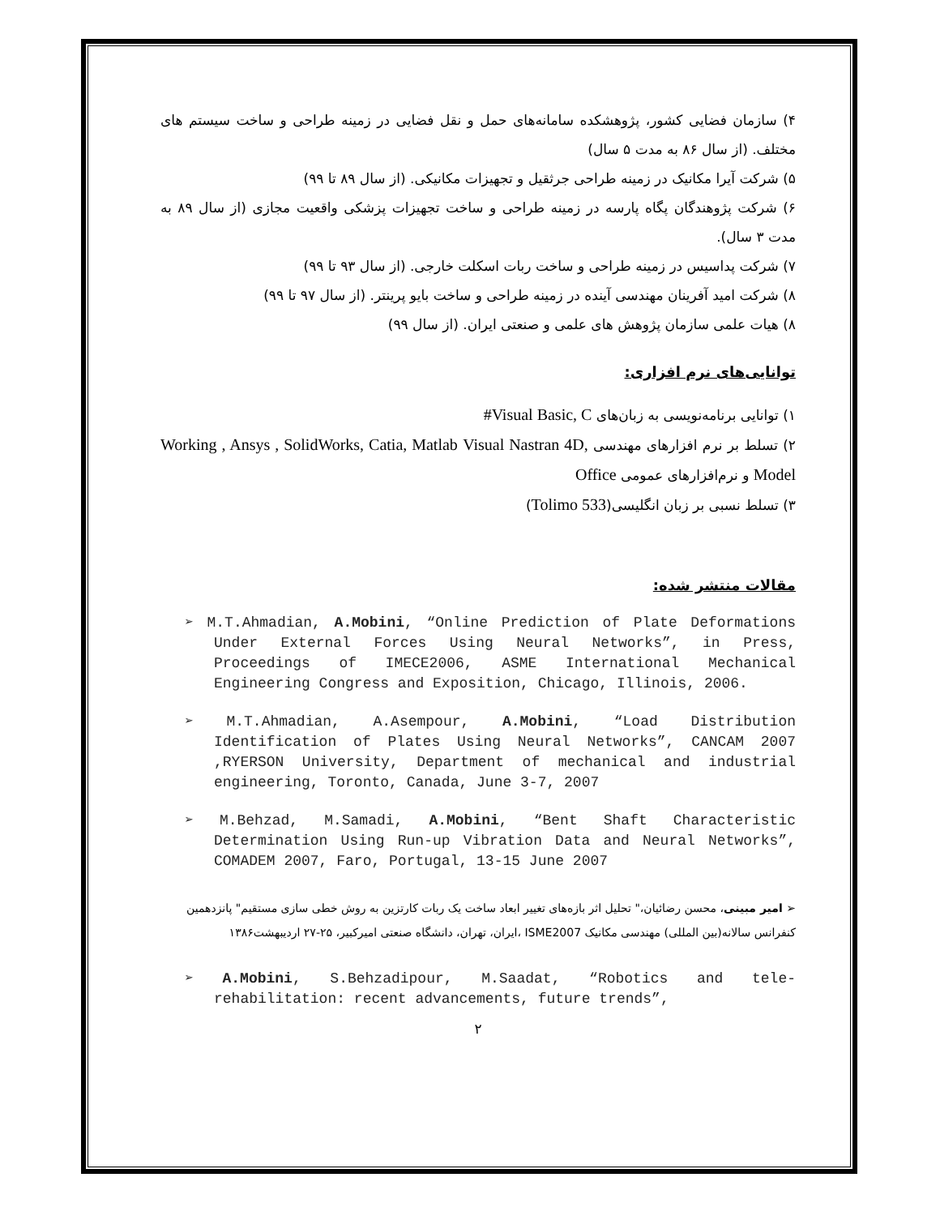۴) سازمان فضایی کشور، پژوهشکده سامانه‌های حمل و نقل فضایی در زمینه طراحی و ساخت سیستم های مختلف. (از سال ۸۶ به مدت ۵ سال)
۵) شرکت آیرا مکانیک در زمینه طراحی جرثقیل و تجهیزات مکانیکی. (از سال ۸۹ تا ۹۹)
۶) شرکت پژوهندگان پگاه پارسه در زمینه طراحی و ساخت تجهیزات پزشکی واقعیت مجازی (از سال ۸۹ به مدت ۳ سال).
۷) شرکت پداسیس در زمینه طراحی و ساخت ربات اسکلت خارجی. (از سال ۹۳ تا ۹۹)
۸) شرکت امید آفرینان مهندسی آینده در زمینه طراحی و ساخت بایو پرینتر. (از سال ۹۷ تا ۹۹)
۸) هیات علمی سازمان پژوهش های علمی و صنعتی ایران. (از سال ۹۹)
توانایی‌های نرم افزاری:
۱) توانایی برنامه‌نویسی به زبان‌های Visual Basic, C#
۲) تسلط بر نرم افزارهای مهندسی Working , Ansys , SolidWorks, Catia, Matlab Visual Nastran 4D, Model و نرم‌افزارهای عمومی Office
۳) تسلط نسبی بر زبان انگلیسی(Tolimo 533)
مقالات منتشر شده:
➢ M.T.Ahmadian, A.Mobini, “Online Prediction of Plate Deformations Under External Forces Using Neural Networks”, in Press, Proceedings of IMECE2006, ASME International Mechanical Engineering Congress and Exposition, Chicago, Illinois, 2006.
➢ M.T.Ahmadian, A.Asempour, A.Mobini, “Load Distribution Identification of Plates Using Neural Networks”, CANCAM 2007 ,RYERSON University, Department of mechanical and industrial engineering, Toronto, Canada, June 3-7, 2007
➢ M.Behzad, M.Samadi, A.Mobini, “Bent Shaft Characteristic Determination Using Run-up Vibration Data and Neural Networks”, COMADEM 2007, Faro, Portugal, 13-15 June 2007
➢ امیر مبینی، محسن رضائیان،" تحلیل اثر بازه‌های تغییر ابعاد ساخت یک ربات کارتزین به روش خطی سازی مستقیم" پانزدهمین کنفرانس سالانه(بین المللی) مهندسی مکانیک ISME2007 ،ایران، تهران، دانشگاه صنعتی امیرکبیر، ۲۵-۲۷ اردیبهشت۱۳۸۶
➢ A.Mobini, S.Behzadipour, M.Saadat, “Robotics and tele-rehabilitation: recent advancements, future trends”,
۲